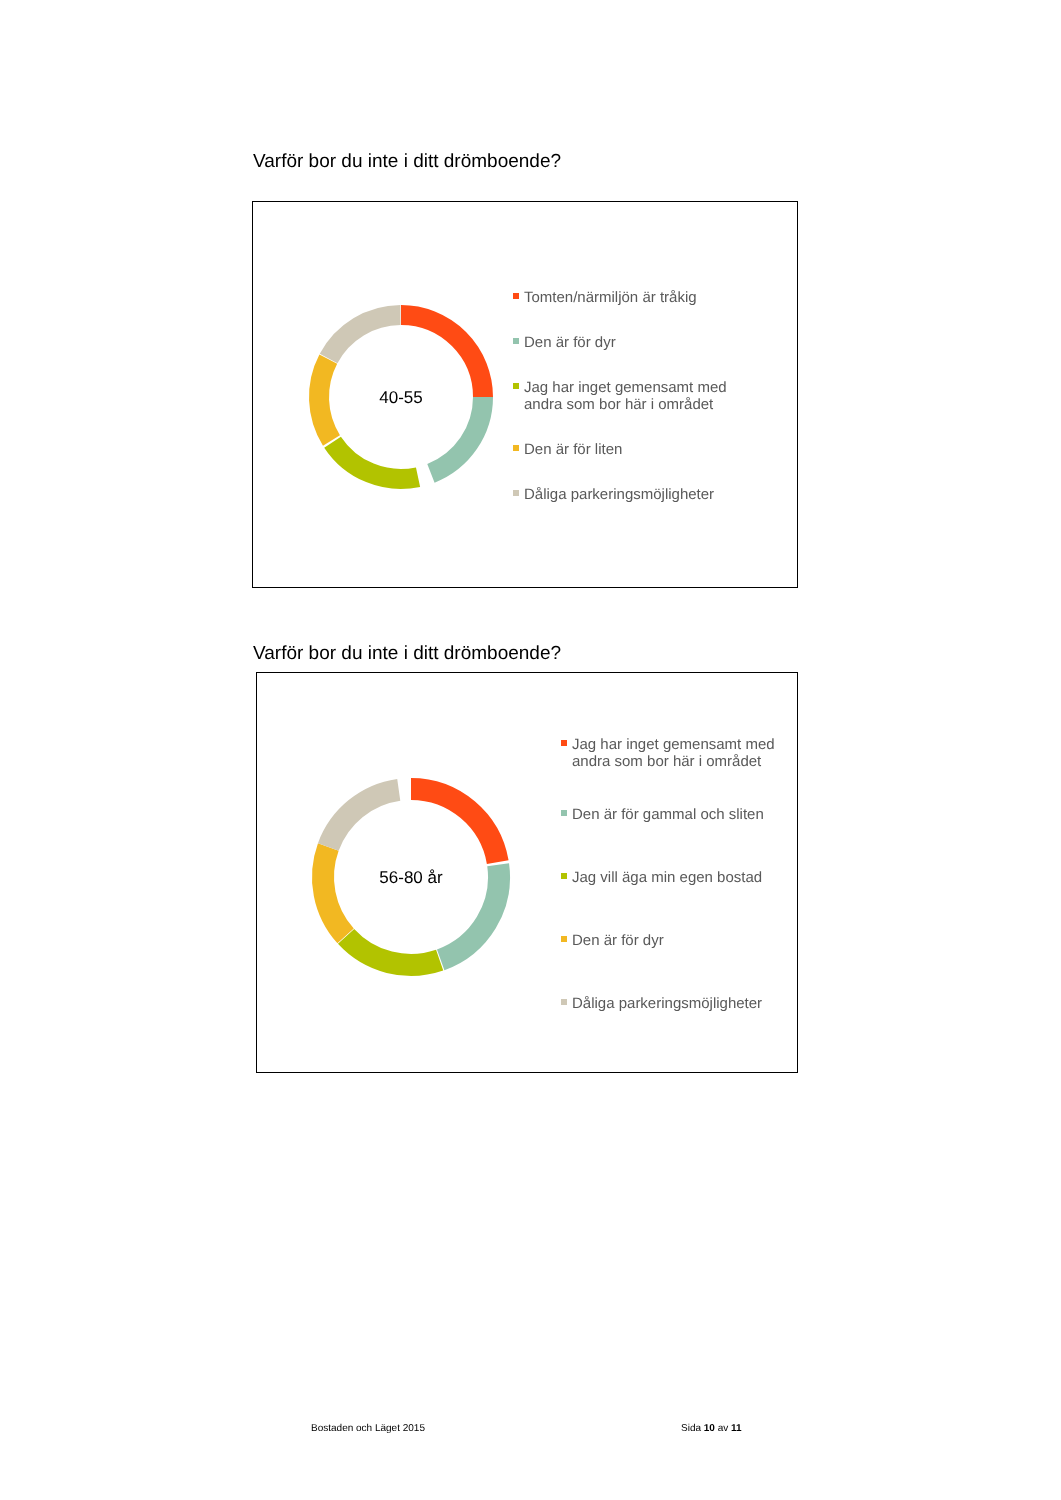Varför bor du inte i ditt drömboende?
40-55
Tomten/närmiljön är tråkig
Den är för dyr
Jag har inget gemensamt med
andra som bor här i området
Den är för liten
Dåliga parkeringsmöjligheter
Varför bor du inte i ditt drömboende?
56-80 år
Jag har inget gemensamt med
andra som bor här i området
Den är för gammal och sliten
Jag vill äga min egen bostad
Den är för dyr
Dåliga parkeringsmöjligheter
Bostaden och Läget 2015 Sida 10 av 11